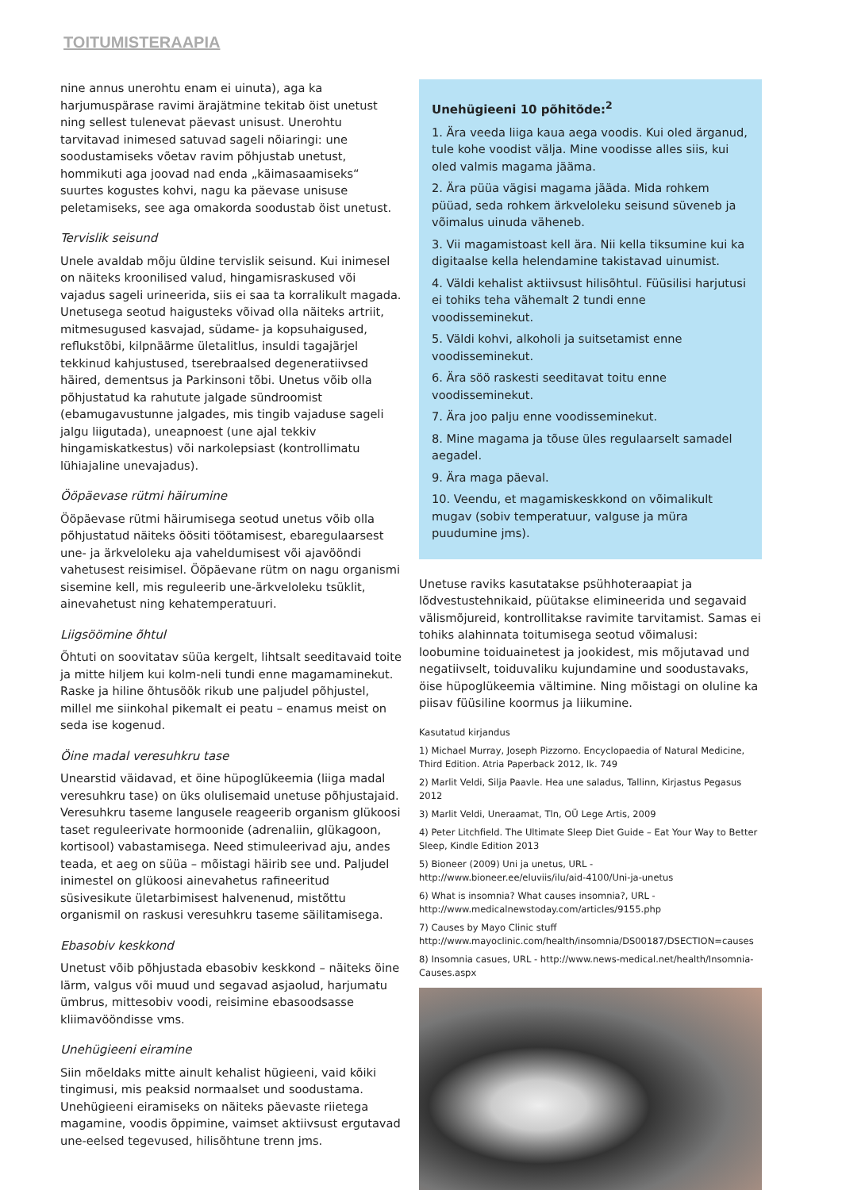TOITUMISTERAAPIA
nine annus unerohtu enam ei uinuta), aga ka harjumuspärase ravimi ärajätmine tekitab öist unetust ning sellest tulenevat päevast unisust. Unerohtu tarvitavad inimesed satuvad sageli nõiaringi: une soodustamiseks võetav ravim põhjustab unetust, hommikuti aga joovad nad enda „käimasaamiseks“ suurtes kogustes kohvi, nagu ka päevase unisuse peletamiseks, see aga omakorda soodustab öist unetust.
Tervislik seisund
Unele avaldab mõju üldine tervislik seisund. Kui inimesel on näiteks kroonilised valud, hingamisraskused või vajadus sageli urineerida, siis ei saa ta korralikult magada. Unetusega seotud haigusteks võivad olla näiteks artriit, mitmesugused kasvajad, südame- ja kopsuhaigused, reflukstõbi, kilpnäärme ületalitlus, insuldi tagajärjel tekkinud kahjustused, tserebraalsed degeneratiivsed häired, dementsus ja Parkinsoni tõbi. Unetus võib olla põhjustatud ka rahutute jalgade sündroomist (ebamugavustunne jalgades, mis tingib vajaduse sageli jalgu liigutada), uneapnoest (une ajal tekkiv hingamiskatkestus) või narkolepsiast (kontrollimatu lühiajaline unevajadus).
Ööpäevase rütmi häirumine
Ööpäevase rütmi häirumisega seotud unetus võib olla põhjustatud näiteks öösiti töötamisest, ebaregulaarsest une- ja ärkveloleku aja vaheldumisest või ajavööndi vahetusest reisimisel. Ööpäevane rütm on nagu organismi sisemine kell, mis reguleerib une-ärkveloleku tsüklit, ainevahetust ning kehatemperatuuri.
Liigsöömine õhtul
Õhtuti on soovitatav süüa kergelt, lihtsalt seeditavaid toite ja mitte hiljem kui kolm-neli tundi enne magamaminekut. Raske ja hiline õhtusöök rikub une paljudel põhjustel, millel me siinkohal pikemalt ei peatu – enamus meist on seda ise kogenud.
Öine madal veresuhkru tase
Unearstid väidavad, et öine hüpoglükeemia (liiga madal veresuhkru tase) on üks olulisemaid unetuse põhjustajaid. Veresuhkru taseme langusele reageerib organism glükoosi taset reguleerivate hormoonide (adrenaliin, glükagoon, kortisool) vabastamisega. Need stimuleerivad aju, andes teada, et aeg on süüa – mõistagi häirib see und. Paljudel inimestel on glükoosi ainevahetus rafineeritud süsivesikute ületarbimisest halvenenud, mistõttu organismil on raskusi veresuhkru taseme säilitamisega.
Ebasobiv keskkond
Unetust võib põhjustada ebasobiv keskkond – näiteks öine lärm, valgus või muud und segavad asjaolud, harjumatu ümbrus, mittesobiv voodi, reisimine ebasoodsasse kliimavööndisse vms.
Unehügieeni eiramine
Siin mõeldaks mitte ainult kehalist hügieeni, vaid kõiki tingimusi, mis peaksid normaalset und soodustama. Unehügieeni eiramiseks on näiteks päevaste riietega magamine, voodis õppimine, vaimset aktiivsust ergutavad une-eelsed tegevused, hilisõhtune trenn jms.
Unehügieeni 10 põhitõde:<sup>2</sup>
1. Ära veeda liiga kaua aega voodis. Kui oled ärganud, tule kohe voodist välja. Mine voodisse alles siis, kui oled valmis magama jääma.
2. Ära püüa vägisi magama jääda. Mida rohkem püüad, seda rohkem ärkveloleku seisund süveneb ja võimalus uinuda väheneb.
3. Vii magamistoast kell ära. Nii kella tiksumine kui ka digitaalse kella helendamine takistavad uinumist.
4. Väldi kehalist aktiivsust hilisõhtul. Füüsilisi harjutusi ei tohiks teha vähemalt 2 tundi enne voodisseminekut.
5. Väldi kohvi, alkoholi ja suitsetamist enne voodisseminekut.
6. Ära söö raskesti seeditavat toitu enne voodisseminekut.
7. Ära joo palju enne voodisseminekut.
8. Mine magama ja tõuse üles regulaarselt samadel aegadel.
9. Ära maga päeval.
10. Veendu, et magamiskeskkond on võimalikult mugav (sobiv temperatuur, valguse ja müra puudumine jms).
Unetuse raviks kasutatakse psühhoteraapiat ja lõdvestustehnikaid, püütakse elimineerida und segavaid välismõjureid, kontrollitakse ravimite tarvitamist. Samas ei tohiks alahinnata toitumisega seotud võimalusi: loobumine toiduainetest ja jookidest, mis mõjutavad und negatiivselt, toiduvaliku kujundamine und soodustavaks, öise hüpoglükeemia vältimine. Ning mõistagi on oluline ka piisav füüsiline koormus ja liikumine.
Kasutatud kirjandus
1) Michael Murray, Joseph Pizzorno. Encyclopaedia of Natural Medicine, Third Edition. Atria Paperback 2012, lk. 749
2) Marlit Veldi, Silja Paavle. Hea une saladus, Tallinn, Kirjastus Pegasus 2012
3) Marlit Veldi, Uneraamat, Tln, OÜ Lege Artis, 2009
4) Peter Litchfield. The Ultimate Sleep Diet Guide – Eat Your Way to Better Sleep, Kindle Edition 2013
5) Bioneer (2009) Uni ja unetus, URL - http://www.bioneer.ee/eluviis/ilu/aid-4100/Uni-ja-unetus
6) What is insomnia? What causes insomnia?, URL - http://www.medicalnewstoday.com/articles/9155.php
7) Causes by Mayo Clinic stuff http://www.mayoclinic.com/health/insomnia/DS00187/DSECTION=causes
8) Insomnia casues, URL - http://www.news-medical.net/health/Insomnia-Causes.aspx